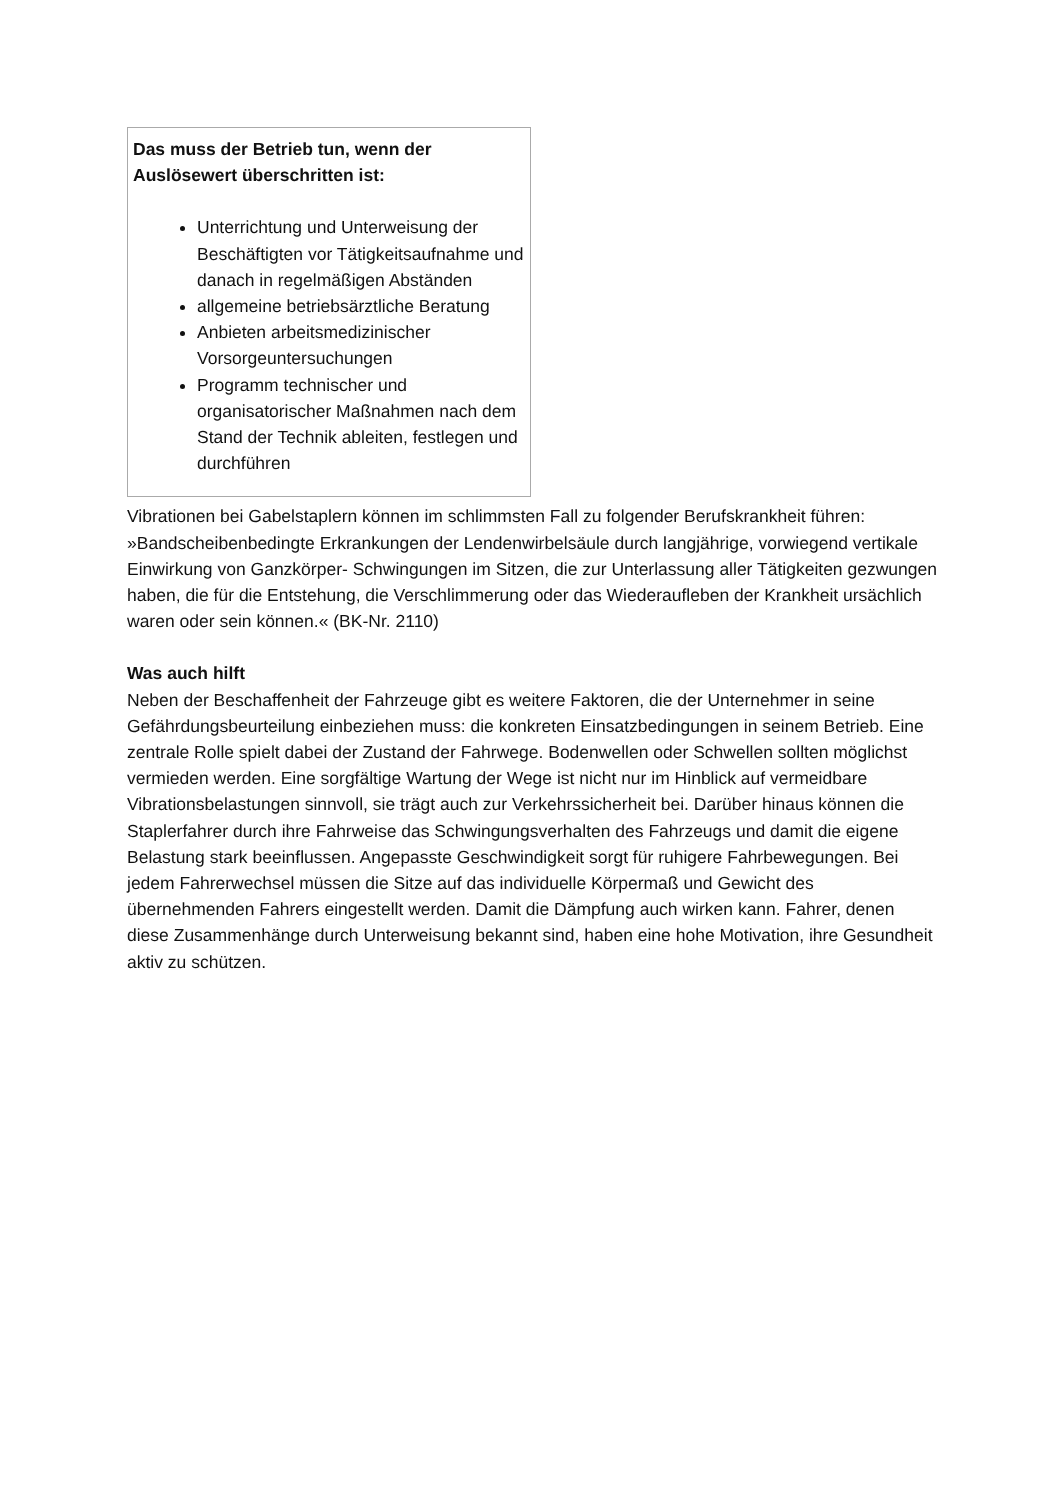Das muss der Betrieb tun, wenn der Auslösewert überschritten ist:
Unterrichtung und Unterweisung der Beschäftigten vor Tätigkeitsaufnahme und danach in regelmäßigen Abständen
allgemeine betriebsärztliche Beratung
Anbieten arbeitsmedizinischer Vorsorgeuntersuchungen
Programm technischer und organisatorischer Maßnahmen nach dem Stand der Technik ableiten, festlegen und durchführen
Vibrationen bei Gabelstaplern können im schlimmsten Fall zu folgender Berufskrankheit führen: »Bandscheibenbedingte Erkrankungen der Lendenwirbelsäule durch langjährige, vorwiegend vertikale Einwirkung von Ganzkörper- Schwingungen im Sitzen, die zur Unterlassung aller Tätigkeiten gezwungen haben, die für die Entstehung, die Verschlimmerung oder das Wiederaufleben der Krankheit ursächlich waren oder sein können.« (BK-Nr. 2110)
Was auch hilft
Neben der Beschaffenheit der Fahrzeuge gibt es weitere Faktoren, die der Unternehmer in seine Gefährdungsbeurteilung einbeziehen muss: die konkreten Einsatzbedingungen in seinem Betrieb. Eine zentrale Rolle spielt dabei der Zustand der Fahrwege. Bodenwellen oder Schwellen sollten möglichst vermieden werden. Eine sorgfältige Wartung der Wege ist nicht nur im Hinblick auf vermeidbare Vibrationsbelastungen sinnvoll, sie trägt auch zur Verkehrssicherheit bei. Darüber hinaus können die Staplerfahrer durch ihre Fahrweise das Schwingungsverhalten des Fahrzeugs und damit die eigene Belastung stark beeinflussen. Angepasste Geschwindigkeit sorgt für ruhigere Fahrbewegungen. Bei jedem Fahrerwechsel müssen die Sitze auf das individuelle Körpermaß und Gewicht des übernehmenden Fahrers eingestellt werden. Damit die Dämpfung auch wirken kann. Fahrer, denen diese Zusammenhänge durch Unterweisung bekannt sind, haben eine hohe Motivation, ihre Gesundheit aktiv zu schützen.